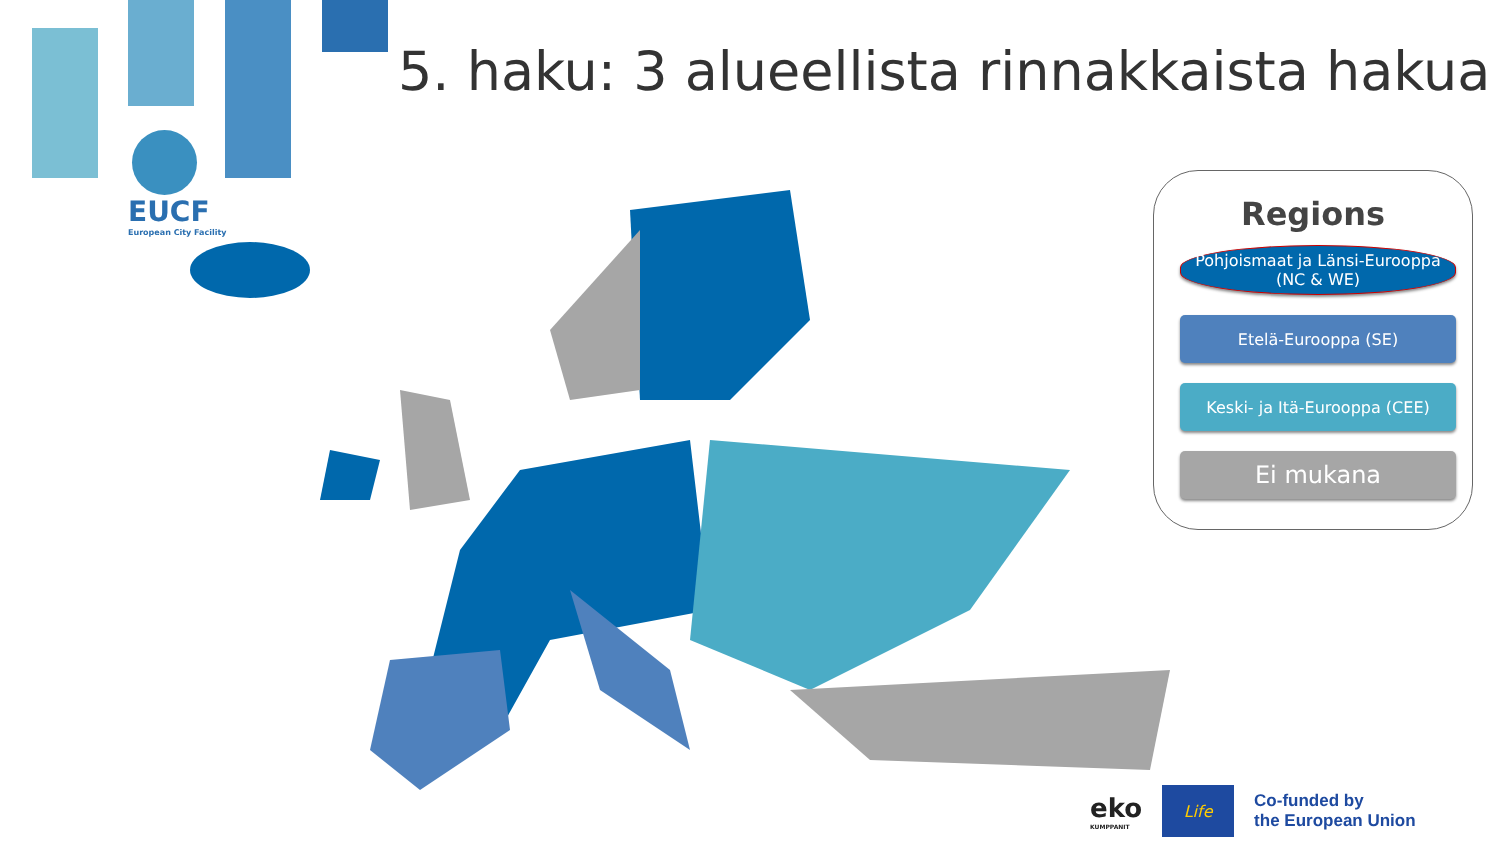5. haku: 3 alueellista rinnakkaista hakua
EUCF
European City Facility
Regions
Pohjoismaat ja Länsi-Eurooppa
(NC & WE)
Etelä-Eurooppa (SE)
Keski- ja Itä-Eurooppa (CEE)
Ei mukana
eko
KUMPPANIT
Life
Co-funded by
the European Union